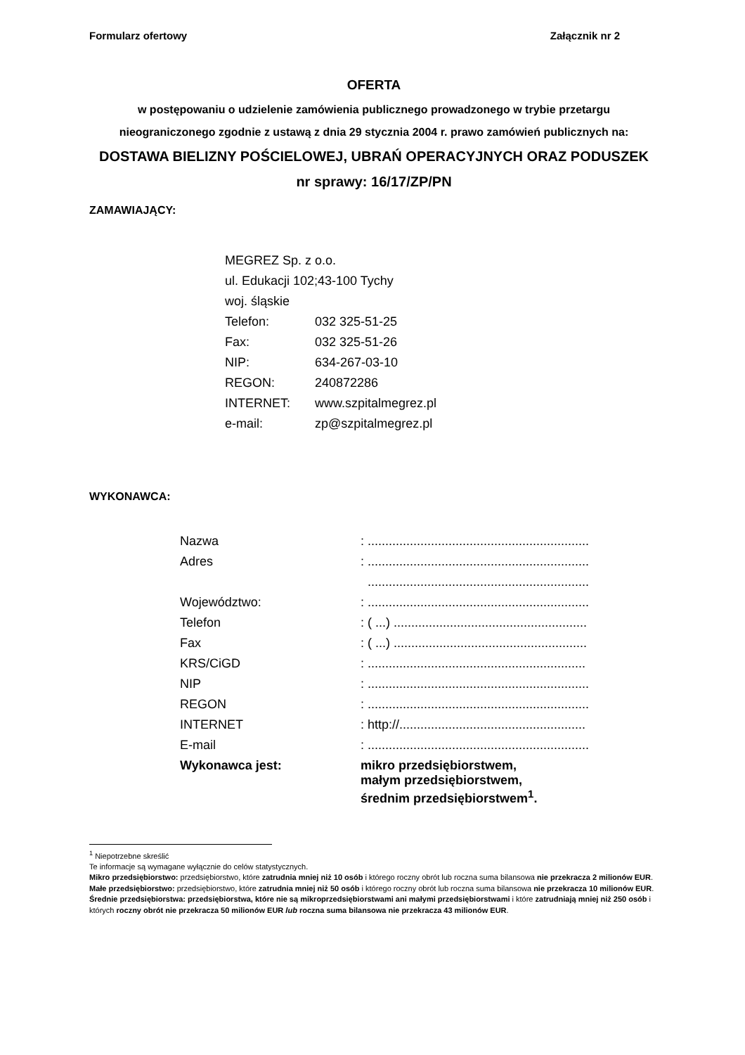Formularz ofertowy Załącznik nr 2
OFERTA
w postępowaniu o udzielenie zamówienia publicznego prowadzonego w trybie przetargu nieograniczonego zgodnie z ustawą z dnia 29 stycznia 2004 r. prawo zamówień publicznych na:
DOSTAWA BIELIZNY POŚCIELOWEJ, UBRAŃ OPERACYJNYCH ORAZ PODUSZEK
nr sprawy: 16/17/ZP/PN
ZAMAWIAJĄCY:
| MEGREZ Sp. z o.o. | |
| ul. Edukacji 102;43-100 Tychy | |
| woj. śląskie | |
| Telefon: | 032 325-51-25 |
| Fax: | 032 325-51-26 |
| NIP: | 634-267-03-10 |
| REGON: | 240872286 |
| INTERNET: | www.szpitalmegrez.pl |
| e-mail: | zp@szpitalmegrez.pl |
WYKONAWCA:
| Nazwa | : ............................................................... |
| Adres | : ............................................................... |
| | ............................................................... |
| Województwo: | : ............................................................... |
| Telefon | : ( ...) ....................................................... |
| Fax | : ( ...) ....................................................... |
| KRS/CiGD | : .............................................................. |
| NIP | : ............................................................... |
| REGON | : ............................................................... |
| INTERNET | : http://..................................................... |
| E-mail | : ............................................................... |
| Wykonawca jest: | mikro przedsiębiorstwem, małym przedsiębiorstwem, średnim przedsiębiorstwem<sup>1</sup>. |
<sup>1</sup> Niepotrzebne skreślić
Te informacje są wymagane wyłącznie do celów statystycznych.
Mikro przedsiębiorstwo: przedsiębiorstwo, które zatrudnia mniej niż 10 osób i którego roczny obrót lub roczna suma bilansowa nie przekracza 2 milionów EUR.
Małe przedsiębiorstwo: przedsiębiorstwo, które zatrudnia mniej niż 50 osób i którego roczny obrót lub roczna suma bilansowa nie przekracza 10 milionów EUR.
Średnie przedsiębiorstwa: przedsiębiorstwa, które nie są mikroprzedsiębiorstwami ani małymi przedsiębiorstwami i które zatrudniają mniej niż 250 osób i których roczny obrót nie przekracza 50 milionów EUR lub roczna suma bilansowa nie przekracza 43 milionów EUR.